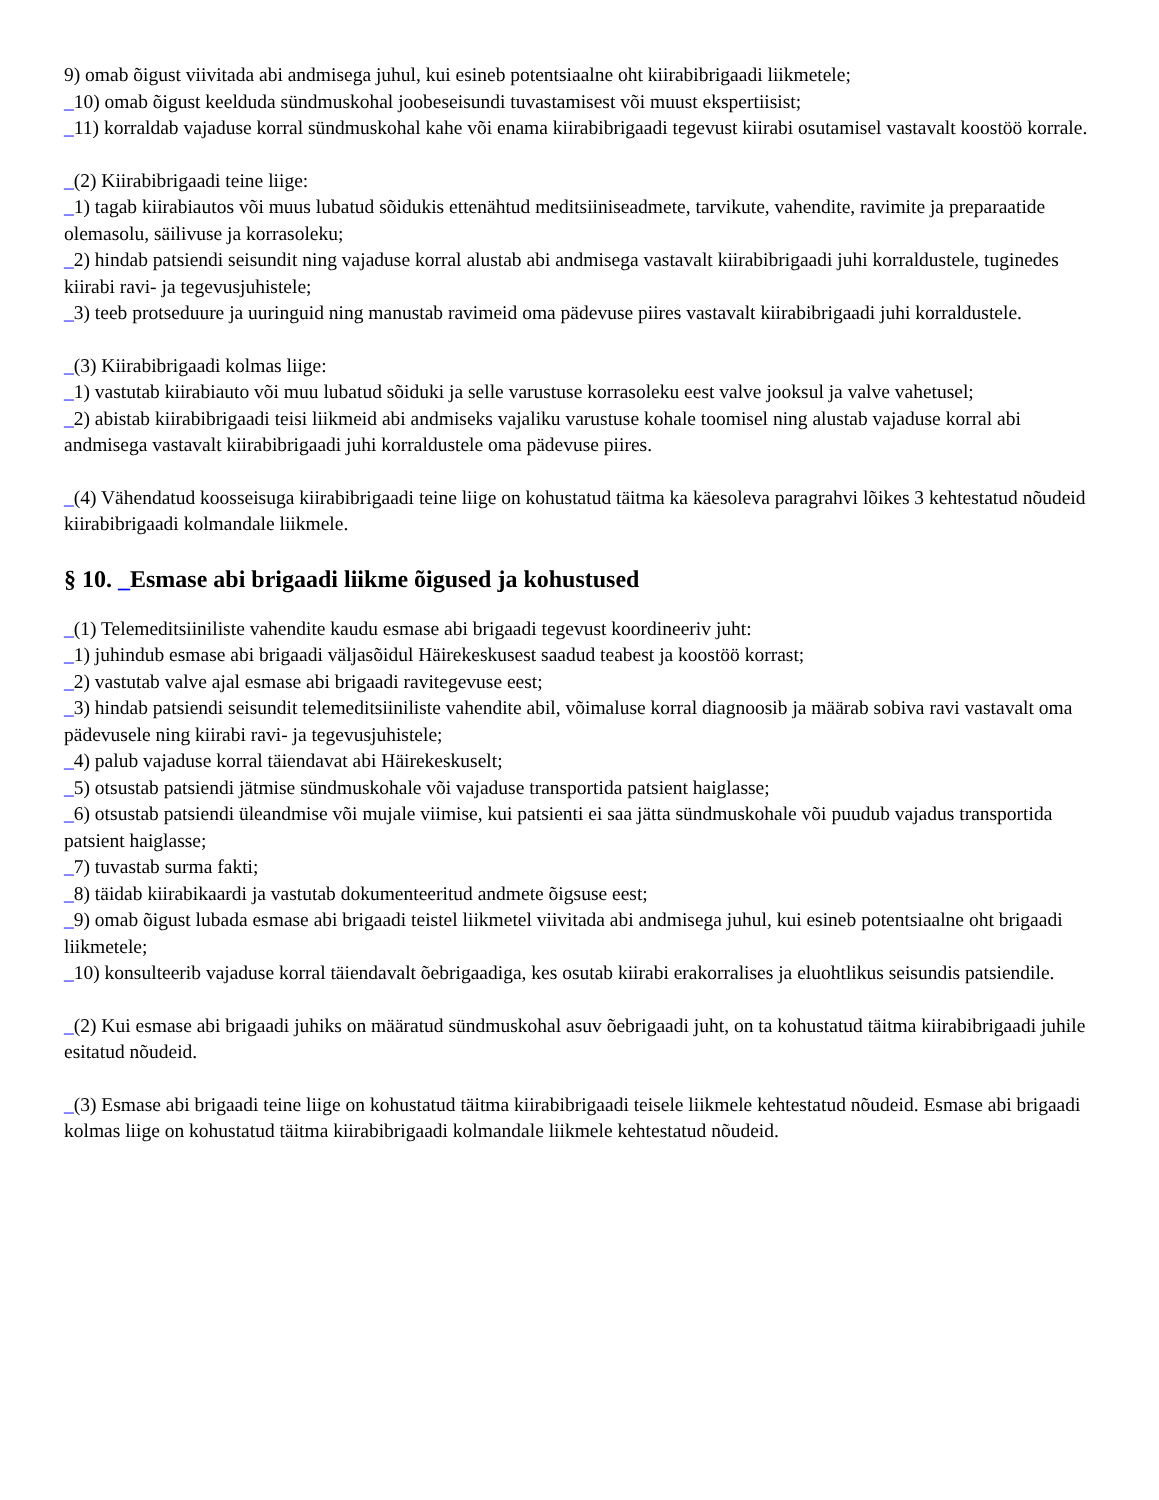9) omab õigust viivitada abi andmisega juhul, kui esineb potentsiaalne oht kiirabibrigaadi liikmetele;
_10) omab õigust keelduda sündmuskohal joobeseisundi tuvastamisest või muust ekspertiisist;
_11) korraldab vajaduse korral sündmuskohal kahe või enama kiirabibrigaadi tegevust kiirabi osutamisel vastavalt koostöö korrale.
_(2) Kiirabibrigaadi teine liige:
_1) tagab kiirabiautos või muus lubatud sõidukis ettenähtud meditsiiniseadmete, tarvikute, vahendite, ravimite ja preparaatide olemasolu, säilivuse ja korrasoleku;
_2) hindab patsiendi seisundit ning vajaduse korral alustab abi andmisega vastavalt kiirabibrigaadi juhi korraldustele, tuginedes kiirabi ravi- ja tegevusjuhistele;
_3) teeb protseduure ja uuringuid ning manustab ravimeid oma pädevuse piires vastavalt kiirabibrigaadi juhi korraldustele.
_(3) Kiirabibrigaadi kolmas liige:
_1) vastutab kiirabiauto või muu lubatud sõiduki ja selle varustuse korrasoleku eest valve jooksul ja valve vahetusel;
_2) abistab kiirabibrigaadi teisi liikmeid abi andmiseks vajaliku varustuse kohale toomisel ning alustab vajaduse korral abi andmisega vastavalt kiirabibrigaadi juhi korraldustele oma pädevuse piires.
_(4) Vähendatud koosseisuga kiirabibrigaadi teine liige on kohustatud täitma ka käesoleva paragrahvi lõikes 3 kehtestatud nõudeid kiirabibrigaadi kolmandale liikmele.
§ 10. _Esmase abi brigaadi liikme õigused ja kohustused
_(1) Telemeditsiiniliste vahendite kaudu esmase abi brigaadi tegevust koordineeriv juht:
_1) juhindub esmase abi brigaadi väljasõidul Häirekeskusest saadud teabest ja koostöö korrast;
_2) vastutab valve ajal esmase abi brigaadi ravitegevuse eest;
_3) hindab patsiendi seisundit telemeditsiiniliste vahendite abil, võimaluse korral diagnoosib ja määrab sobiva ravi vastavalt oma pädevusele ning kiirabi ravi- ja tegevusjuhistele;
_4) palub vajaduse korral täiendavat abi Häirekeskuselt;
_5) otsustab patsiendi jätmise sündmuskohale või vajaduse transportida patsient haiglasse;
_6) otsustab patsiendi üleandmise või mujale viimise, kui patsienti ei saa jätta sündmuskohale või puudub vajadus transportida patsient haiglasse;
_7) tuvastab surma fakti;
_8) täidab kiirabikaardi ja vastutab dokumenteeritud andmete õigsuse eest;
_9) omab õigust lubada esmase abi brigaadi teistel liikmetel viivitada abi andmisega juhul, kui esineb potentsiaalne oht brigaadi liikmetele;
_10) konsulteerib vajaduse korral täiendavalt õebrigaadiga, kes osutab kiirabi erakorralises ja eluohtlikus seisundis patsiendile.
_(2) Kui esmase abi brigaadi juhiks on määratud sündmuskohal asuv õebrigaadi juht, on ta kohustatud täitma kiirabibrigaadi juhile esitatud nõudeid.
_(3) Esmase abi brigaadi teine liige on kohustatud täitma kiirabibrigaadi teisele liikmele kehtestatud nõudeid. Esmase abi brigaadi kolmas liige on kohustatud täitma kiirabibrigaadi kolmandale liikmele kehtestatud nõudeid.